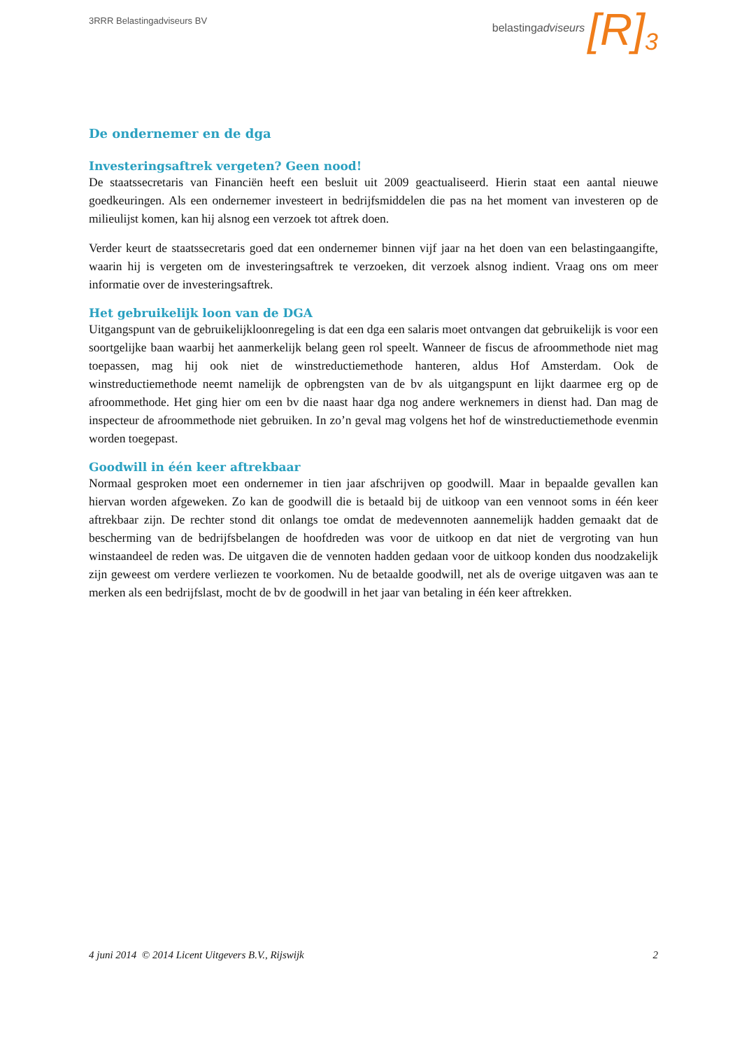3RRR Belastingadviseurs BV
belastingadviseurs [R]<sup>3</sup>
De ondernemer en de dga
Investeringsaftrek vergeten? Geen nood!
De staatssecretaris van Financiën heeft een besluit uit 2009 geactualiseerd. Hierin staat een aantal nieuwe goedkeuringen. Als een ondernemer investeert in bedrijfsmiddelen die pas na het moment van investeren op de milieulijst komen, kan hij alsnog een verzoek tot aftrek doen.
Verder keurt de staatssecretaris goed dat een ondernemer binnen vijf jaar na het doen van een belastingaangifte, waarin hij is vergeten om de investeringsaftrek te verzoeken, dit verzoek alsnog indient. Vraag ons om meer informatie over de investeringsaftrek.
Het gebruikelijk loon van de DGA
Uitgangspunt van de gebruikelijkloonregeling is dat een dga een salaris moet ontvangen dat gebruikelijk is voor een soortgelijke baan waarbij het aanmerkelijk belang geen rol speelt. Wanneer de fiscus de afroommethode niet mag toepassen, mag hij ook niet de winstreductiemethode hanteren, aldus Hof Amsterdam. Ook de winstreductiemethode neemt namelijk de opbrengsten van de bv als uitgangspunt en lijkt daarmee erg op de afroommethode. Het ging hier om een bv die naast haar dga nog andere werknemers in dienst had. Dan mag de inspecteur de afroommethode niet gebruiken. In zo’n geval mag volgens het hof de winstreductiemethode evenmin worden toegepast.
Goodwill in één keer aftrekbaar
Normaal gesproken moet een ondernemer in tien jaar afschrijven op goodwill. Maar in bepaalde gevallen kan hiervan worden afgeweken. Zo kan de goodwill die is betaald bij de uitkoop van een vennoot soms in één keer aftrekbaar zijn. De rechter stond dit onlangs toe omdat de medevennoten aannemelijk hadden gemaakt dat de bescherming van de bedrijfsbelangen de hoofdreden was voor de uitkoop en dat niet de vergroting van hun winstaandeel de reden was. De uitgaven die de vennoten hadden gedaan voor de uitkoop konden dus noodzakelijk zijn geweest om verdere verliezen te voorkomen. Nu de betaalde goodwill, net als de overige uitgaven was aan te merken als een bedrijfslast, mocht de bv de goodwill in het jaar van betaling in één keer aftrekken.
4 juni 2014 © 2014 Licent Uitgevers B.V., Rijswijk 2